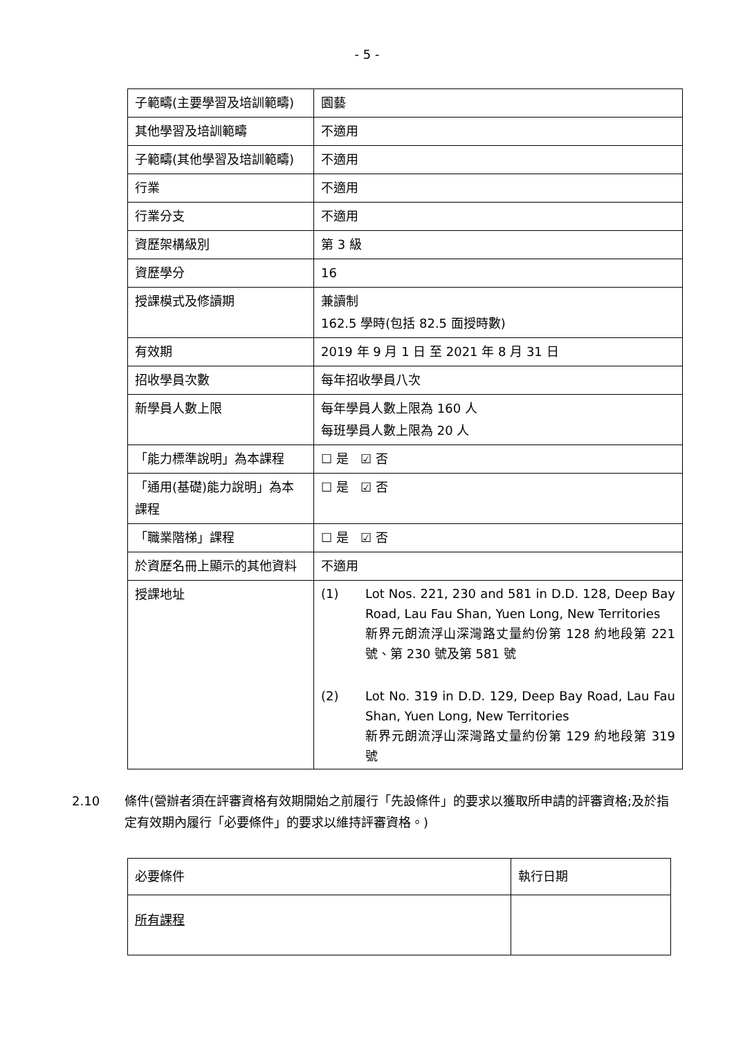- 5 -
| 子範疇(主要學習及培訓範疇) | 園藝 |
| 其他學習及培訓範疇 | 不適用 |
| 子範疇(其他學習及培訓範疇) | 不適用 |
| 行業 | 不適用 |
| 行業分支 | 不適用 |
| 資歷架構級別 | 第 3 級 |
| 資歷學分 | 16 |
| 授課模式及修讀期 | 兼讀制 162.5 學時(包括 82.5 面授時數) |
| 有效期 | 2019 年 9 月 1 日 至 2021 年 8 月 31 日 |
| 招收學員次數 | 每年招收學員八次 |
| 新學員人數上限 | 每年學員人數上限為 160 人 每班學員人數上限為 20 人 |
| 「能力標準說明」為本課程 | ☐ 是 ☑ 否 |
| 「通用(基礎)能力說明」為本課程 | ☐ 是 ☑ 否 |
| 「職業階梯」課程 | ☐ 是 ☑ 否 |
| 於資歷名冊上顯示的其他資料 | 不適用 |
| 授課地址 | (1) Lot Nos. 221, 230 and 581 in D.D. 128, Deep Bay Road, Lau Fau Shan, Yuen Long, New Territories 新界元朗流浮山深灣路丈量約份第 128 約地段第 221 號、第 230 號及第 581 號 (2) Lot No. 319 in D.D. 129, Deep Bay Road, Lau Fau Shan, Yuen Long, New Territories 新界元朗流浮山深灣路丈量約份第 129 約地段第 319 號 |
2.10 條件(營辦者須在評審資格有效期開始之前履行「先設條件」的要求以獲取所申請的評審資格;及於指定有效期內履行「必要條件」的要求以維持評審資格。)
| 必要條件 | 執行日期 |
| 所有課程 | |